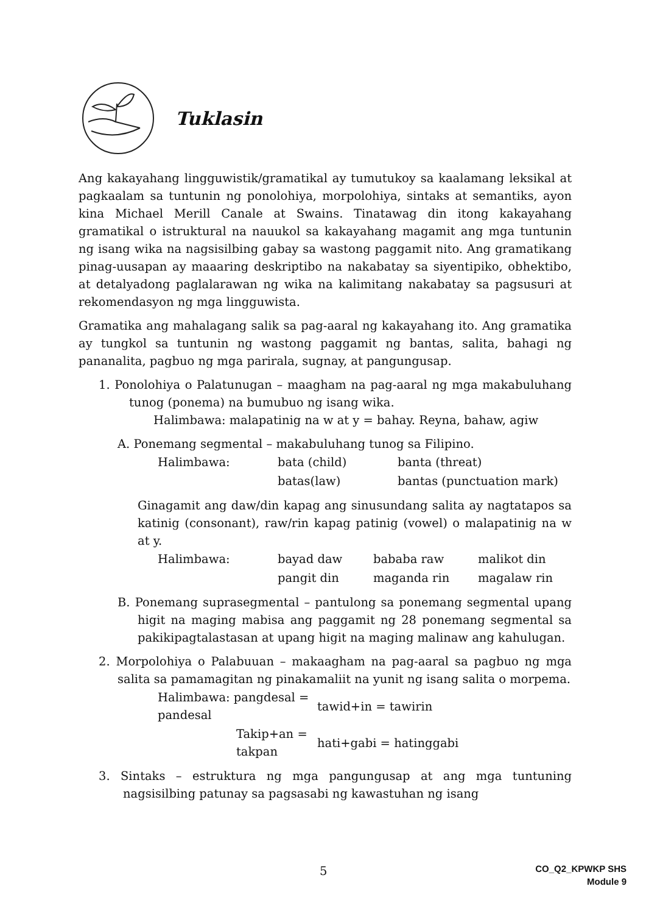Tuklasin
Ang kakayahang lingguwistik/gramatikal ay tumutukoy sa kaalamang leksikal at pagkaalam sa tuntunin ng ponolohiya, morpolohiya, sintaks at semantiks, ayon kina Michael Merill Canale at Swains. Tinatawag din itong kakayahang gramatikal o istruktural na nauukol sa kakayahang magamit ang mga tuntunin ng isang wika na nagsisilbing gabay sa wastong paggamit nito. Ang gramatikang pinag-uusapan ay maaaring deskriptibo na nakabatay sa siyentipiko, obhektibo, at detalyadong paglalarawan ng wika na kalimitang nakabatay sa pagsusuri at rekomendasyon ng mga lingguwista.
Gramatika ang mahalagang salik sa pag-aaral ng kakayahang ito. Ang gramatika ay tungkol sa tuntunin ng wastong paggamit ng bantas, salita, bahagi ng pananalita, pagbuo ng mga parirala, sugnay, at pangungusap.
1. Ponolohiya o Palatunugan – maagham na pag-aaral ng mga makabuluhang tunog (ponema) na bumubuo ng isang wika.
Halimbawa: malapatinig na w at y = bahay. Reyna, bahaw, agiw
A. Ponemang segmental – makabuluhang tunog sa Filipino.
| Halimbawa: | bata (child) | banta (threat) |
| | batas(law) | bantas (punctuation mark) |
Ginagamit ang daw/din kapag ang sinusundang salita ay nagtatapos sa katinig (consonant), raw/rin kapag patinig (vowel) o malapatinig na w at y.
| Halimbawa: | bayad daw | bababa raw | malikot din |
| | pangit din | maganda rin | magalaw rin |
B. Ponemang suprasegmental – pantulong sa ponemang segmental upang higit na maging mabisa ang paggamit ng 28 ponemang segmental sa pakikipagtalastasan at upang higit na maging malinaw ang kahulugan.
2. Morpolohiya o Palabuuan – makaagham na pag-aaral sa pagbuo ng mga salita sa pamamagitan ng pinakamaliit na yunit ng isang salita o morpema.
| Halimbawa: pangdesal = pandesal | tawid+in = tawirin |
| Takip+an = takpan | hati+gabi = hatinggabi |
3. Sintaks – estruktura ng mga pangungusap at ang mga tuntuning nagsisilbing patunay sa pagsasabi ng kawastuhan ng isang
5
CO_Q2_KPWKP SHS
Module 9